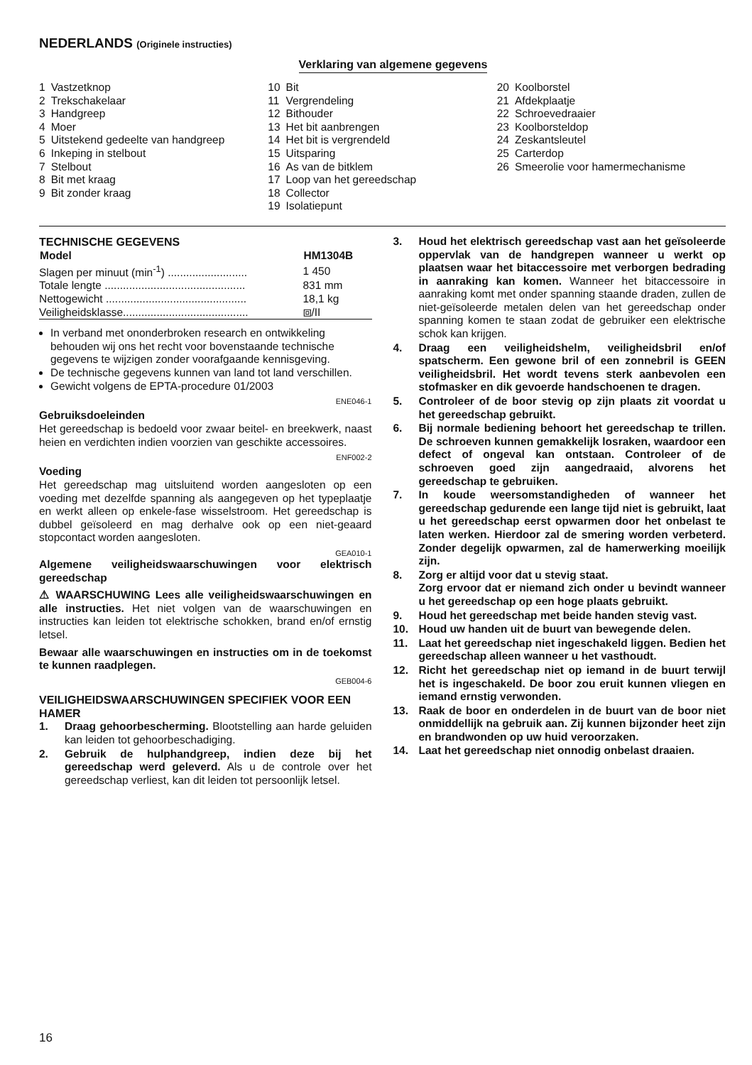NEDERLANDS (Originele instructies)
Verklaring van algemene gegevens
| 1 | Vastzetknop |
| 2 | Trekschakelaar |
| 3 | Handgreep |
| 4 | Moer |
| 5 | Uitstekend gedeelte van handgreep |
| 6 | Inkeping in stelbout |
| 7 | Stelbout |
| 8 | Bit met kraag |
| 9 | Bit zonder kraag |
| 10 | Bit |
| 11 | Vergrendeling |
| 12 | Bithouder |
| 13 | Het bit aanbrengen |
| 14 | Het bit is vergrendeld |
| 15 | Uitsparing |
| 16 | As van de bitklem |
| 17 | Loop van het gereedschap |
| 18 | Collector |
| 19 | Isolatiepunt |
| 20 | Koolborstel |
| 21 | Afdekplaatje |
| 22 | Schroevedraaier |
| 23 | Koolborsteldop |
| 24 | Zeskantsleutel |
| 25 | Carterdop |
| 26 | Smeerolie voor hamermechanisme |
TECHNISCHE GEGEVENS
| Model | HM1304B |
| --- | --- |
| Slagen per minuut (min<sup>-1</sup>) .......................... | 1 450 |
| Totale lengte .............................................. | 831 mm |
| Nettogewicht .............................................. | 18,1 kg |
| Veiligheidsklasse......................................... | ⧈/II |
In verband met ononderbroken research en ontwikkeling behouden wij ons het recht voor bovenstaande technische gegevens te wijzigen zonder voorafgaande kennisgeving.
De technische gegevens kunnen van land tot land verschillen.
Gewicht volgens de EPTA-procedure 01/2003
ENE046-1
Gebruiksdoeleinden
Het gereedschap is bedoeld voor zwaar beitel- en breekwerk, naast heien en verdichten indien voorzien van geschikte accessoires.
ENF002-2
Voeding
Het gereedschap mag uitsluitend worden aangesloten op een voeding met dezelfde spanning als aangegeven op het typeplaatje en werkt alleen op enkele-fase wisselstroom. Het gereedschap is dubbel geïsoleerd en mag derhalve ook op een niet-geaard stopcontact worden aangesloten.
GEA010-1
Algemene veiligheidswaarschuwingen voor elektrisch gereedschap
⚠ WAARSCHUWING Lees alle veiligheidswaarschuwingen en alle instructies. Het niet volgen van de waarschuwingen en instructies kan leiden tot elektrische schokken, brand en/of ernstig letsel.
Bewaar alle waarschuwingen en instructies om in de toekomst te kunnen raadplegen.
GEB004-6
VEILIGHEIDSWAARSCHUWINGEN SPECIFIEK VOOR EEN HAMER
1. Draag gehoorbescherming. Blootstelling aan harde geluiden kan leiden tot gehoorbeschadiging.
2. Gebruik de hulphandgreep, indien deze bij het gereedschap werd geleverd. Als u de controle over het gereedschap verliest, kan dit leiden tot persoonlijk letsel.
3. Houd het elektrisch gereedschap vast aan het geïsoleerde oppervlak van de handgrepen wanneer u werkt op plaatsen waar het bitaccessoire met verborgen bedrading in aanraking kan komen. Wanneer het bitaccessoire in aanraking komt met onder spanning staande draden, zullen de niet-geïsoleerde metalen delen van het gereedschap onder spanning komen te staan zodat de gebruiker een elektrische schok kan krijgen.
4. Draag een veiligheidshelm, veiligheidsbril en/of spatscherm. Een gewone bril of een zonnebril is GEEN veiligheidsbril. Het wordt tevens sterk aanbevolen een stofmasker en dik gevoerde handschoenen te dragen.
5. Controleer of de boor stevig op zijn plaats zit voordat u het gereedschap gebruikt.
6. Bij normale bediening behoort het gereedschap te trillen. De schroeven kunnen gemakkelijk losraken, waardoor een defect of ongeval kan ontstaan. Controleer of de schroeven goed zijn aangedraaid, alvorens het gereedschap te gebruiken.
7. In koude weersomstandigheden of wanneer het gereedschap gedurende een lange tijd niet is gebruikt, laat u het gereedschap eerst opwarmen door het onbelast te laten werken. Hierdoor zal de smering worden verbeterd. Zonder degelijk opwarmen, zal de hamerwerking moeilijk zijn.
8. Zorg er altijd voor dat u stevig staat.
Zorg ervoor dat er niemand zich onder u bevindt wanneer u het gereedschap op een hoge plaats gebruikt.
9. Houd het gereedschap met beide handen stevig vast.
10. Houd uw handen uit de buurt van bewegende delen.
11. Laat het gereedschap niet ingeschakeld liggen. Bedien het gereedschap alleen wanneer u het vasthoudt.
12. Richt het gereedschap niet op iemand in de buurt terwijl het is ingeschakeld. De boor zou eruit kunnen vliegen en iemand ernstig verwonden.
13. Raak de boor en onderdelen in de buurt van de boor niet onmiddellijk na gebruik aan. Zij kunnen bijzonder heet zijn en brandwonden op uw huid veroorzaken.
14. Laat het gereedschap niet onnodig onbelast draaien.
16